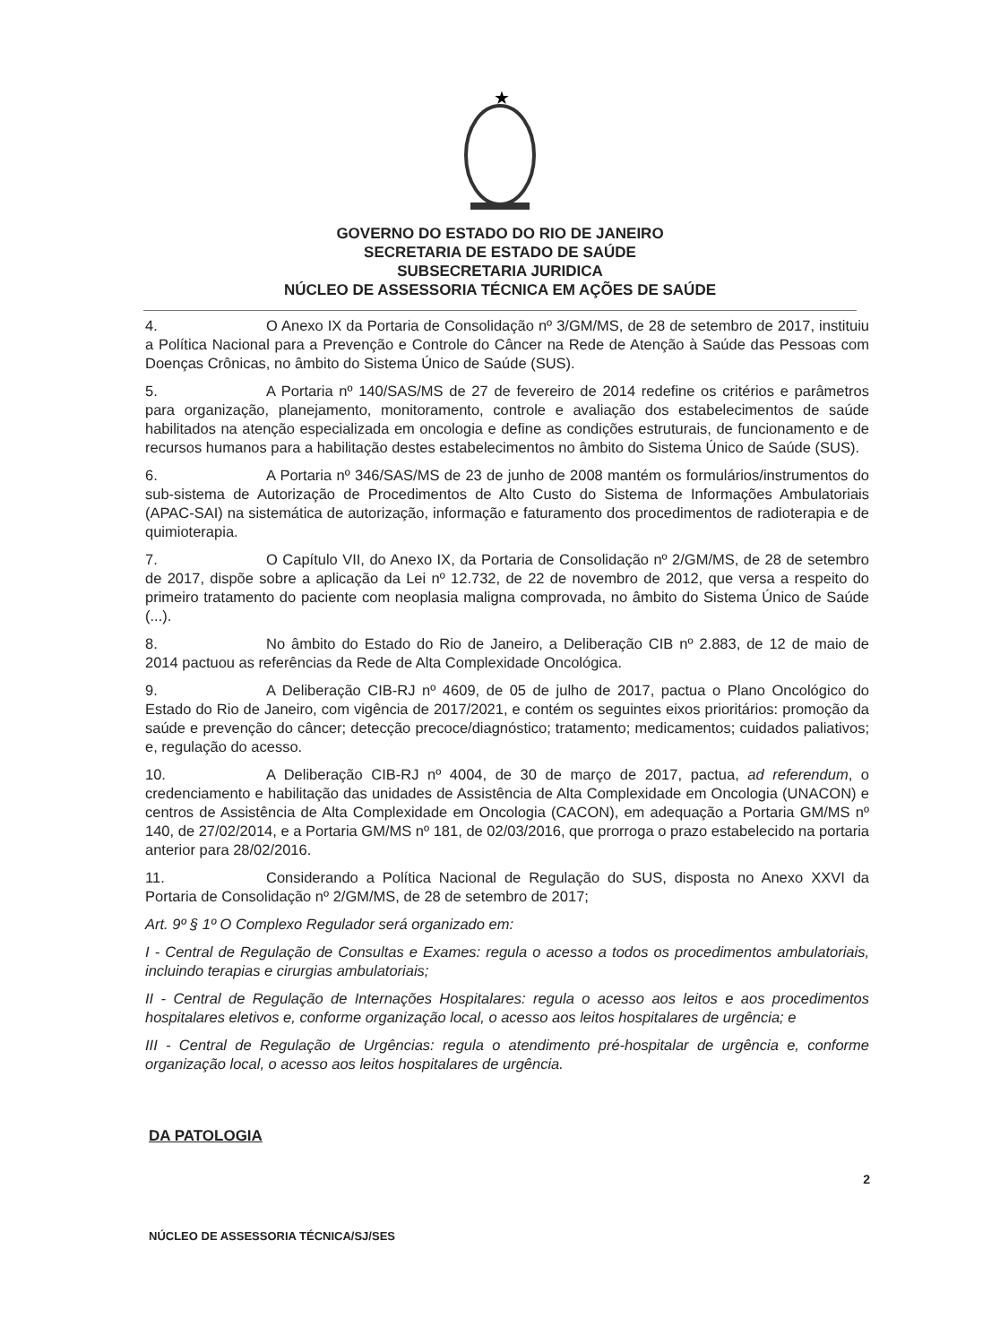★
GOVERNO DO ESTADO DO RIO DE JANEIRO
SECRETARIA DE ESTADO DE SAÚDE
SUBSECRETARIA JURIDICA
NÚCLEO DE ASSESSORIA TÉCNICA EM AÇÕES DE SAÚDE
4. O Anexo IX da Portaria de Consolidação nº 3/GM/MS, de 28 de setembro de 2017, instituiu a Política Nacional para a Prevenção e Controle do Câncer na Rede de Atenção à Saúde das Pessoas com Doenças Crônicas, no âmbito do Sistema Único de Saúde (SUS).
5. A Portaria nº 140/SAS/MS de 27 de fevereiro de 2014 redefine os critérios e parâmetros para organização, planejamento, monitoramento, controle e avaliação dos estabelecimentos de saúde habilitados na atenção especializada em oncologia e define as condições estruturais, de funcionamento e de recursos humanos para a habilitação destes estabelecimentos no âmbito do Sistema Único de Saúde (SUS).
6. A Portaria nº 346/SAS/MS de 23 de junho de 2008 mantém os formulários/instrumentos do sub-sistema de Autorização de Procedimentos de Alto Custo do Sistema de Informações Ambulatoriais (APAC-SAI) na sistemática de autorização, informação e faturamento dos procedimentos de radioterapia e de quimioterapia.
7. O Capítulo VII, do Anexo IX, da Portaria de Consolidação nº 2/GM/MS, de 28 de setembro de 2017, dispõe sobre a aplicação da Lei nº 12.732, de 22 de novembro de 2012, que versa a respeito do primeiro tratamento do paciente com neoplasia maligna comprovada, no âmbito do Sistema Único de Saúde (...).
8. No âmbito do Estado do Rio de Janeiro, a Deliberação CIB nº 2.883, de 12 de maio de 2014 pactuou as referências da Rede de Alta Complexidade Oncológica.
9. A Deliberação CIB-RJ nº 4609, de 05 de julho de 2017, pactua o Plano Oncológico do Estado do Rio de Janeiro, com vigência de 2017/2021, e contém os seguintes eixos prioritários: promoção da saúde e prevenção do câncer; detecção precoce/diagnóstico; tratamento; medicamentos; cuidados paliativos; e, regulação do acesso.
10. A Deliberação CIB-RJ nº 4004, de 30 de março de 2017, pactua, ad referendum, o credenciamento e habilitação das unidades de Assistência de Alta Complexidade em Oncologia (UNACON) e centros de Assistência de Alta Complexidade em Oncologia (CACON), em adequação a Portaria GM/MS nº 140, de 27/02/2014, e a Portaria GM/MS nº 181, de 02/03/2016, que prorroga o prazo estabelecido na portaria anterior para 28/02/2016.
11. Considerando a Política Nacional de Regulação do SUS, disposta no Anexo XXVI da Portaria de Consolidação nº 2/GM/MS, de 28 de setembro de 2017;
Art. 9º § 1º O Complexo Regulador será organizado em:
I - Central de Regulação de Consultas e Exames: regula o acesso a todos os procedimentos ambulatoriais, incluindo terapias e cirurgias ambulatoriais;
II - Central de Regulação de Internações Hospitalares: regula o acesso aos leitos e aos procedimentos hospitalares eletivos e, conforme organização local, o acesso aos leitos hospitalares de urgência; e
III - Central de Regulação de Urgências: regula o atendimento pré-hospitalar de urgência e, conforme organização local, o acesso aos leitos hospitalares de urgência.
DA PATOLOGIA
2
NÚCLEO DE ASSESSORIA TÉCNICA/SJ/SES